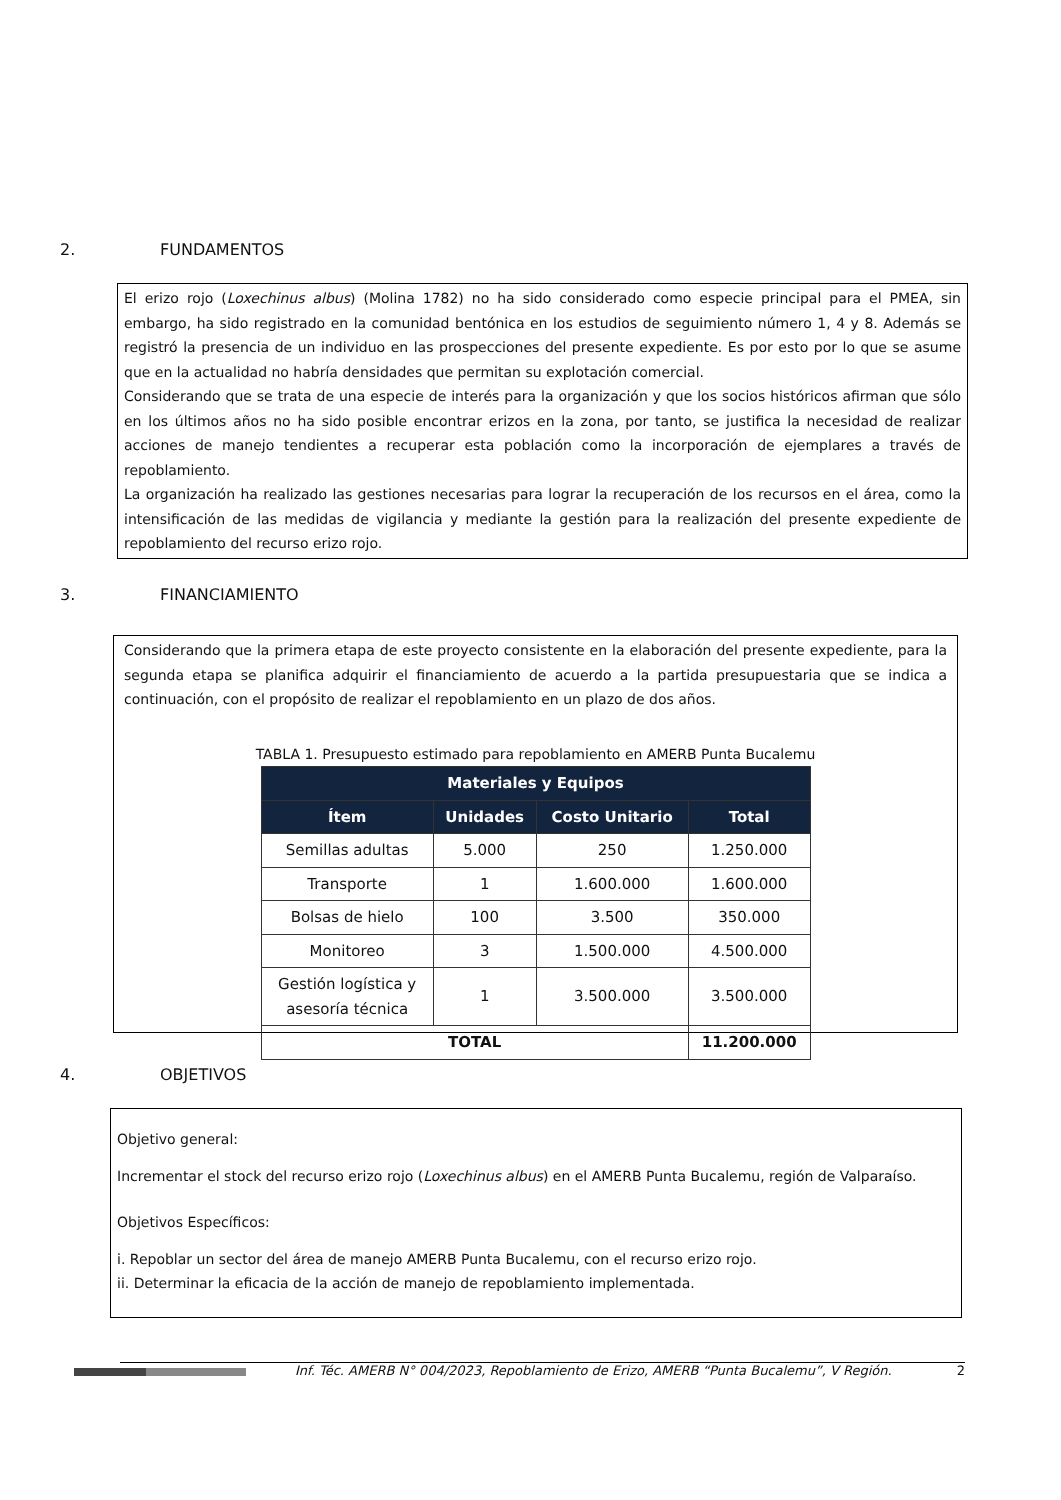2. FUNDAMENTOS
El erizo rojo (Loxechinus albus) (Molina 1782) no ha sido considerado como especie principal para el PMEA, sin embargo, ha sido registrado en la comunidad bentónica en los estudios de seguimiento número 1, 4 y 8. Además se registró la presencia de un individuo en las prospecciones del presente expediente. Es por esto por lo que se asume que en la actualidad no habría densidades que permitan su explotación comercial.
Considerando que se trata de una especie de interés para la organización y que los socios históricos afirman que sólo en los últimos años no ha sido posible encontrar erizos en la zona, por tanto, se justifica la necesidad de realizar acciones de manejo tendientes a recuperar esta población como la incorporación de ejemplares a través de repoblamiento.
La organización ha realizado las gestiones necesarias para lograr la recuperación de los recursos en el área, como la intensificación de las medidas de vigilancia y mediante la gestión para la realización del presente expediente de repoblamiento del recurso erizo rojo.
3. FINANCIAMIENTO
Considerando que la primera etapa de este proyecto consistente en la elaboración del presente expediente, para la segunda etapa se planifica adquirir el financiamiento de acuerdo a la partida presupuestaria que se indica a continuación, con el propósito de realizar el repoblamiento en un plazo de dos años.
TABLA 1. Presupuesto estimado para repoblamiento en AMERB Punta Bucalemu
| Materiales y Equipos | | | |
| --- | --- | --- | --- |
| Ítem | Unidades | Costo Unitario | Total |
| Semillas adultas | 5.000 | 250 | 1.250.000 |
| Transporte | 1 | 1.600.000 | 1.600.000 |
| Bolsas de hielo | 100 | 3.500 | 350.000 |
| Monitoreo | 3 | 1.500.000 | 4.500.000 |
| Gestión logística y asesoría técnica | 1 | 3.500.000 | 3.500.000 |
| TOTAL | | | 11.200.000 |
4. OBJETIVOS
Objetivo general:
Incrementar el stock del recurso erizo rojo (Loxechinus albus) en el AMERB Punta Bucalemu, región de Valparaíso.
Objetivos Específicos:
i. Repoblar un sector del área de manejo AMERB Punta Bucalemu, con el recurso erizo rojo.
ii. Determinar la eficacia de la acción de manejo de repoblamiento implementada.
Inf. Téc. AMERB N° 004/2023, Repoblamiento de Erizo, AMERB “Punta Bucalemu”, V Región. 2